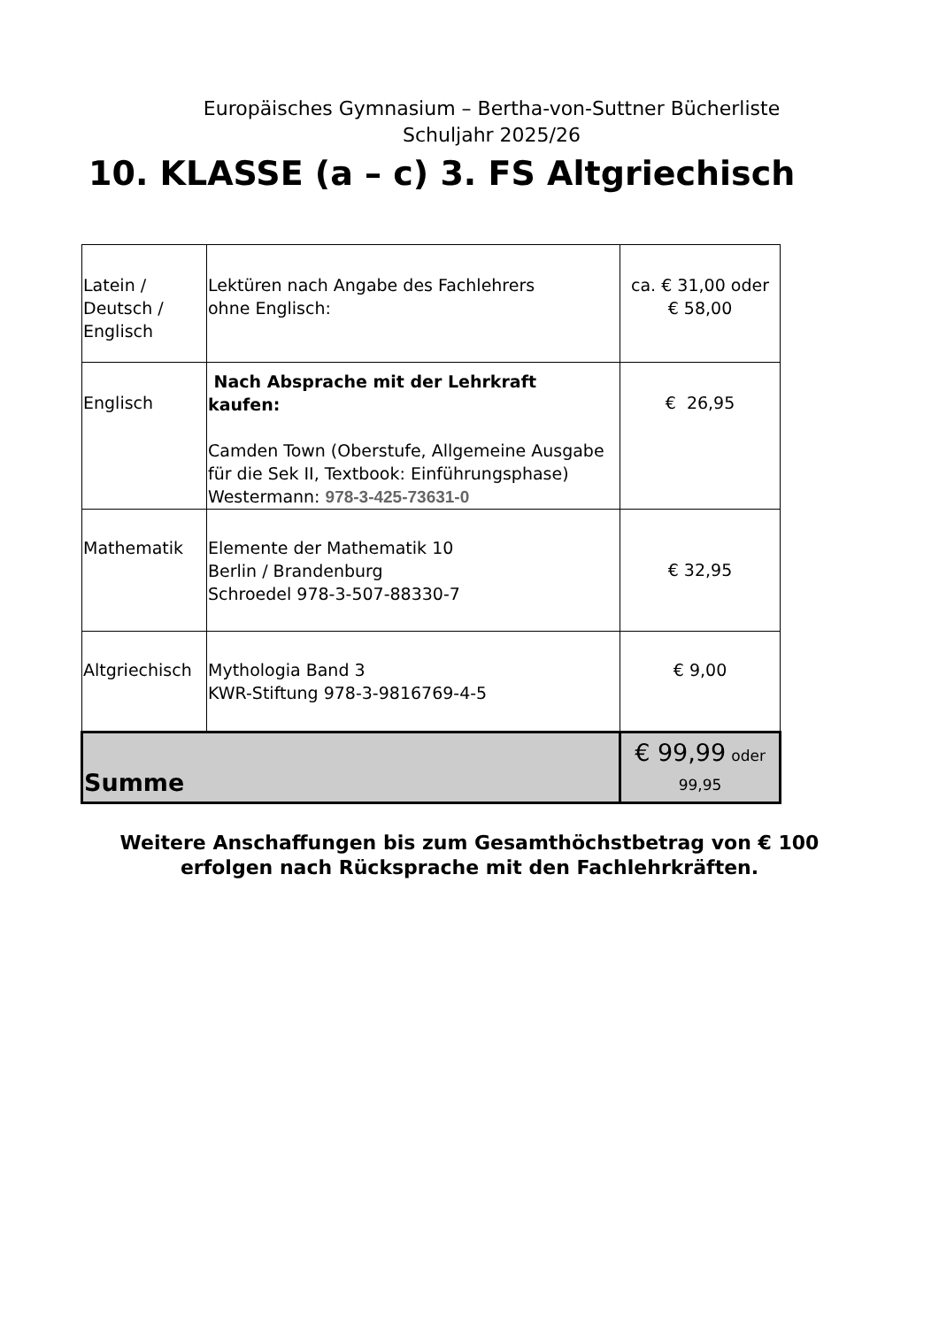Europäisches Gymnasium – Bertha-von-Suttner Bücherliste
Schuljahr 2025/26
10. KLASSE (a – c) 3. FS Altgriechisch
| Latein / Deutsch / Englisch | Lektüren nach Angabe des Fachlehrers ohne Englisch: | ca. € 31,00 oder € 58,00 |
| Englisch | Nach Absprache mit der Lehrkraft kaufen: Camden Town (Oberstufe, Allgemeine Ausgabe für die Sek II, Textbook: Einführungsphase) Westermann: 978-3-425-73631-0 | € 26,95 |
| Mathematik | Elemente der Mathematik 10 Berlin / Brandenburg Schroedel 978-3-507-88330-7 | € 32,95 |
| Altgriechisch | Mythologia Band 3 KWR-Stiftung 978-3-9816769-4-5 | € 9,00 |
| Summe | | € 99,99 oder 99,95 |
Weitere Anschaffungen bis zum Gesamthöchstbetrag von € 100
erfolgen nach Rücksprache mit den Fachlehrkräften.